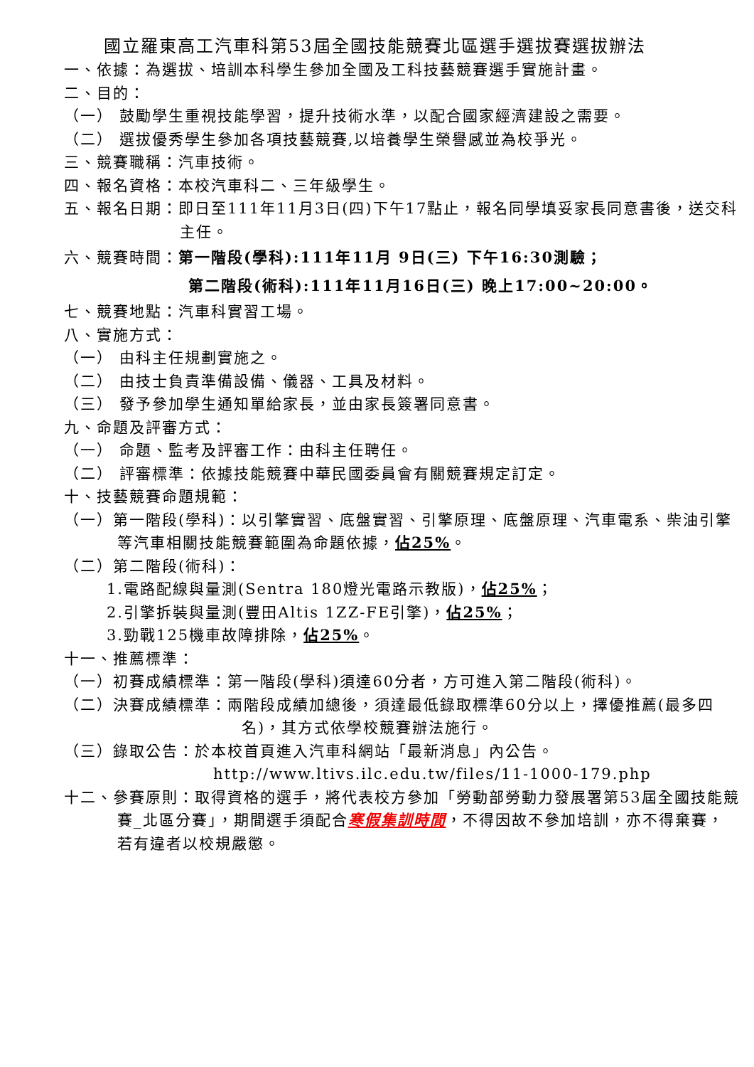國立羅東高工汽車科第53屆全國技能競賽北區選手選拔賽選拔辦法
一、依據：為選拔、培訓本科學生參加全國及工科技藝競賽選手實施計畫。
二、目的：
（一） 鼓勵學生重視技能學習，提升技術水準，以配合國家經濟建設之需要。
（二） 選拔優秀學生參加各項技藝競賽,以培養學生榮譽感並為校爭光。
三、競賽職稱：汽車技術。
四、報名資格：本校汽車科二、三年級學生。
五、報名日期：即日至111年11月3日(四)下午17點止，報名同學填妥家長同意書後，送交科主任。
六、競賽時間：第一階段(學科):111年11月 9日(三) 下午16:30測驗；
第二階段(術科):111年11月16日(三) 晚上17:00~20:00。
七、競賽地點：汽車科實習工場。
八、實施方式：
（一） 由科主任規劃實施之。
（二） 由技士負責準備設備、儀器、工具及材料。
（三） 發予參加學生通知單給家長，並由家長簽署同意書。
九、命題及評審方式：
（一） 命題、監考及評審工作：由科主任聘任。
（二） 評審標準：依據技能競賽中華民國委員會有關競賽規定訂定。
十、技藝競賽命題規範：
（一）第一階段(學科)：以引擎實習、底盤實習、引擎原理、底盤原理、汽車電系、柴油引擎等汽車相關技能競賽範圍為命題依據，佔25%。
（二）第二階段(術科)：
1.電路配線與量測(Sentra 180燈光電路示教版)，佔25%；
2.引擎拆裝與量測(豐田Altis 1ZZ-FE引擎)，佔25%；
3.勁戰125機車故障排除，佔25%。
十一、推薦標準：
（一）初賽成績標準：第一階段(學科)須達60分者，方可進入第二階段(術科)。
（二）決賽成績標準：兩階段成績加總後，須達最低錄取標準60分以上，擇優推薦(最多四名)，其方式依學校競賽辦法施行。
（三）錄取公告：於本校首頁進入汽車科網站「最新消息」內公告。
http://www.ltivs.ilc.edu.tw/files/11-1000-179.php
十二、參賽原則：取得資格的選手，將代表校方參加「勞動部勞動力發展署第53屆全國技能競賽_北區分賽」，期間選手須配合寒假集訓時間，不得因故不參加培訓，亦不得棄賽，若有違者以校規嚴懲。